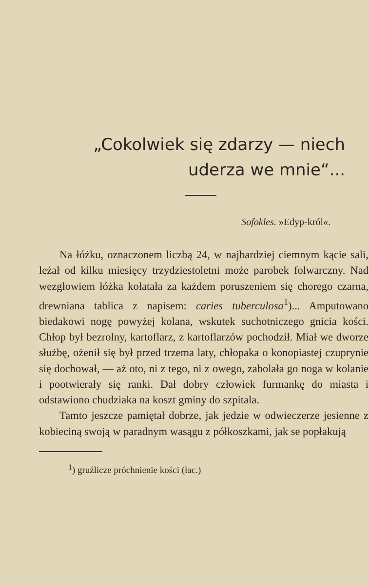„Cokolwiek się zdarzy — niech
uderza we mnie“...
Sofokles. »Edyp-król«.
Na łóżku, oznaczonem liczbą 24, w najbardziej ciemnym kącie sali, leżał od kilku miesięcy trzydziestoletni może parobek folwarczny. Nad wezgłowiem łóżka kołatała za każdem poruszeniem się chorego czarna, drewniana tablica z napisem: caries tuberculosa<sup>1</sup>)... Amputowano biedakowi nogę powyżej kolana, wskutek suchotniczego gnicia kości. Chłop był bezrolny, kartoflarz, z kartoflarzów pochodził. Miał we dworze służbę, ożenił się był przed trzema laty, chłopaka o konopiastej czuprynie się dochował, — aż oto, ni z tego, ni z owego, zabolała go noga w kolanie i pootwierały się ranki. Dał dobry człowiek furmankę do miasta i odstawiono chudziaka na koszt gminy do szpitala.
Tamto jeszcze pamiętał dobrze, jak jedzie w odwieczerze jesienne z kobieciną swoją w paradnym wasągu z półkoszkami, jak se popłakują
<sup>1</sup>) gruźlicze próchnienie kości (łac.)